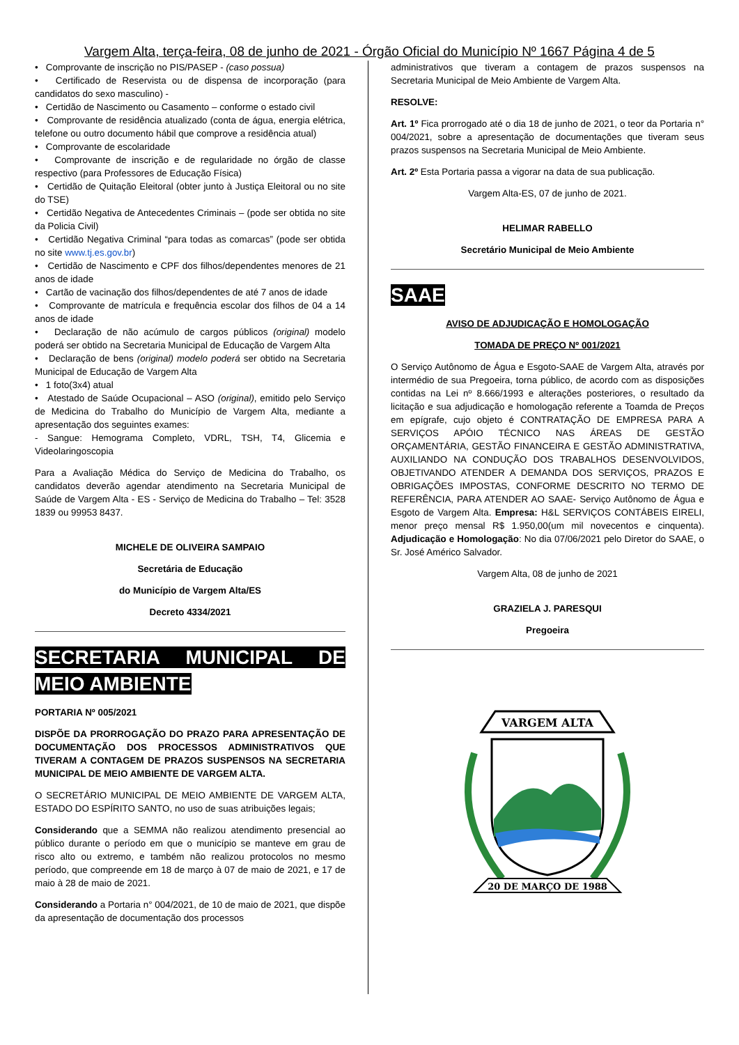Vargem Alta, terça-feira, 08 de junho de 2021 - Órgão Oficial do Município Nº 1667 Página 4 de 5
• Comprovante de inscrição no PIS/PASEP - (caso possua)
• Certificado de Reservista ou de dispensa de incorporação (para candidatos do sexo masculino) -
• Certidão de Nascimento ou Casamento – conforme o estado civil
• Comprovante de residência atualizado (conta de água, energia elétrica, telefone ou outro documento hábil que comprove a residência atual)
• Comprovante de escolaridade
• Comprovante de inscrição e de regularidade no órgão de classe respectivo (para Professores de Educação Física)
• Certidão de Quitação Eleitoral (obter junto à Justiça Eleitoral ou no site do TSE)
• Certidão Negativa de Antecedentes Criminais – (pode ser obtida no site da Policia Civil)
• Certidão Negativa Criminal “para todas as comarcas” (pode ser obtida no site www.tj.es.gov.br)
• Certidão de Nascimento e CPF dos filhos/dependentes menores de 21 anos de idade
• Cartão de vacinação dos filhos/dependentes de até 7 anos de idade
• Comprovante de matrícula e frequência escolar dos filhos de 04 a 14 anos de idade
• Declaração de não acúmulo de cargos públicos (original) modelo poderá ser obtido na Secretaria Municipal de Educação de Vargem Alta
• Declaração de bens (original) modelo poderá ser obtido na Secretaria Municipal de Educação de Vargem Alta
• 1 foto(3x4) atual
• Atestado de Saúde Ocupacional – ASO (original), emitido pelo Serviço de Medicina do Trabalho do Município de Vargem Alta, mediante a apresentação dos seguintes exames:
- Sangue: Hemograma Completo, VDRL, TSH, T4, Glicemia e Videolaringoscopia
Para a Avaliação Médica do Serviço de Medicina do Trabalho, os candidatos deverão agendar atendimento na Secretaria Municipal de Saúde de Vargem Alta - ES - Serviço de Medicina do Trabalho – Tel: 3528 1839 ou 99953 8437.
MICHELE DE OLIVEIRA SAMPAIO
Secretária de Educação
do Município de Vargem Alta/ES
Decreto 4334/2021
SECRETARIA MUNICIPAL DE MEIO AMBIENTE
PORTARIA Nº 005/2021
DISPÕE DA PRORROGAÇÃO DO PRAZO PARA APRESENTAÇÃO DE DOCUMENTAÇÃO DOS PROCESSOS ADMINISTRATIVOS QUE TIVERAM A CONTAGEM DE PRAZOS SUSPENSOS NA SECRETARIA MUNICIPAL DE MEIO AMBIENTE DE VARGEM ALTA.
O SECRETÁRIO MUNICIPAL DE MEIO AMBIENTE DE VARGEM ALTA, ESTADO DO ESPÍRITO SANTO, no uso de suas atribuições legais;
Considerando que a SEMMA não realizou atendimento presencial ao público durante o período em que o município se manteve em grau de risco alto ou extremo, e também não realizou protocolos no mesmo período, que compreende em 18 de março à 07 de maio de 2021, e 17 de maio à 28 de maio de 2021.
Considerando a Portaria n° 004/2021, de 10 de maio de 2021, que dispõe da apresentação de documentação dos processos
administrativos que tiveram a contagem de prazos suspensos na Secretaria Municipal de Meio Ambiente de Vargem Alta.
RESOLVE:
Art. 1º Fica prorrogado até o dia 18 de junho de 2021, o teor da Portaria n° 004/2021, sobre a apresentação de documentações que tiveram seus prazos suspensos na Secretaria Municipal de Meio Ambiente.
Art. 2º Esta Portaria passa a vigorar na data de sua publicação.
Vargem Alta-ES, 07 de junho de 2021.
HELIMAR RABELLO
Secretário Municipal de Meio Ambiente
SAAE
AVISO DE ADJUDICAÇÃO E HOMOLOGAÇÃO
TOMADA DE PREÇO Nº 001/2021
O Serviço Autônomo de Água e Esgoto-SAAE de Vargem Alta, através por intermédio de sua Pregoeira, torna público, de acordo com as disposições contidas na Lei nº 8.666/1993 e alterações posteriores, o resultado da licitação e sua adjudicação e homologação referente a Toamda de Preços em epígrafe, cujo objeto é CONTRATAÇÃO DE EMPRESA PARA A SERVIÇOS APÓIO TÉCNICO NAS ÁREAS DE GESTÃO ORÇAMENTÁRIA, GESTÃO FINANCEIRA E GESTÃO ADMINISTRATIVA, AUXILIANDO NA CONDUÇÃO DOS TRABALHOS DESENVOLVIDOS, OBJETIVANDO ATENDER A DEMANDA DOS SERVIÇOS, PRAZOS E OBRIGAÇÕES IMPOSTAS, CONFORME DESCRITO NO TERMO DE REFERÊNCIA, PARA ATENDER AO SAAE- Serviço Autônomo de Água e Esgoto de Vargem Alta. Empresa: H&L SERVIÇOS CONTÁBEIS EIRELI, menor preço mensal R$ 1.950,00(um mil novecentos e cinquenta). Adjudicação e Homologação: No dia 07/06/2021 pelo Diretor do SAAE, o Sr. José Américo Salvador.
Vargem Alta, 08 de junho de 2021
GRAZIELA J. PARESQUI
Pregoeira
VARGEM ALTA
20 DE MARÇO DE 1988